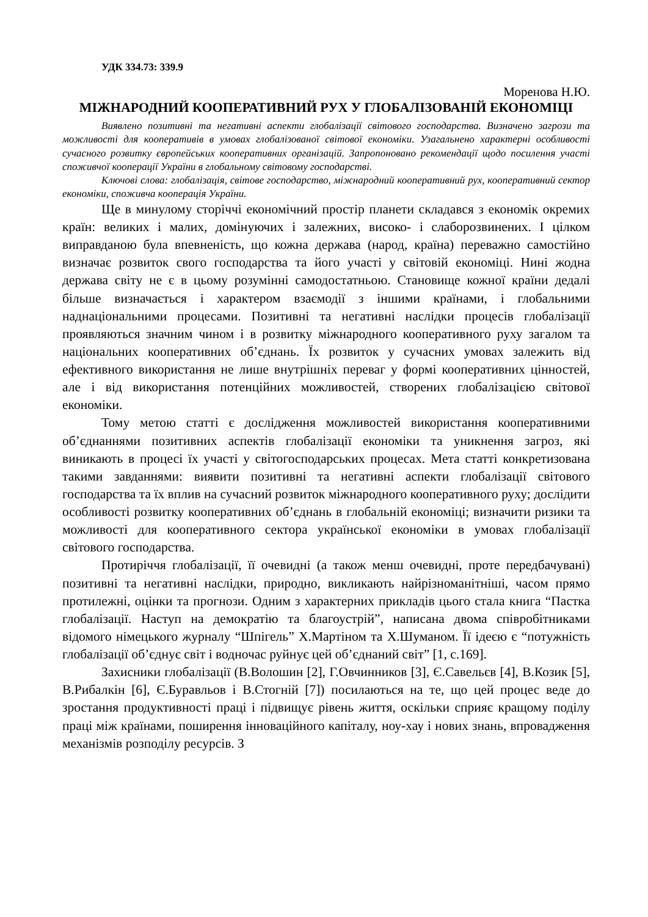УДК 334.73: 339.9
Моренова Н.Ю.
МІЖНАРОДНИЙ КООПЕРАТИВНИЙ РУХ У ГЛОБАЛІЗОВАНІЙ ЕКОНОМІЦІ
Виявлено позитивні та негативні аспекти глобалізації світового господарства. Визначено загрози та можливості для кооперативів в умовах глобалізованої світової економіки. Узагальнено характерні особливості сучасного розвитку європейських кооперативних організацій. Запропоновано рекомендації щодо посилення участі споживчої кооперації України в глобальному світовому господарстві.
Ключові слова: глобалізація, світове господарство, міжнародний кооперативний рух, кооперативний сектор економіки, споживча кооперація України.
Ще в минулому сторіччі економічний простір планети складався з економік окремих країн: великих і малих, домінуючих і залежних, високо- і слаборозвинених. І цілком виправданою була впевненість, що кожна держава (народ, країна) переважно самостійно визначає розвиток свого господарства та його участі у світовій економіці. Нині жодна держава світу не є в цьому розумінні самодостатньою. Становище кожної країни дедалі більше визначається і характером взаємодії з іншими країнами, і глобальними наднаціональними процесами. Позитивні та негативні наслідки процесів глобалізації проявляються значним чином і в розвитку міжнародного кооперативного руху загалом та національних кооперативних об’єднань. Їх розвиток у сучасних умовах залежить від ефективного використання не лише внутрішніх переваг у формі кооперативних цінностей, але і від використання потенційних можливостей, створених глобалізацією світової економіки.
Тому метою статті є дослідження можливостей використання кооперативними об’єднаннями позитивних аспектів глобалізації економіки та уникнення загроз, які виникають в процесі їх участі у світогосподарських процесах. Мета статті конкретизована такими завданнями: виявити позитивні та негативні аспекти глобалізації світового господарства та їх вплив на сучасний розвиток міжнародного кооперативного руху; дослідити особливості розвитку кооперативних об’єднань в глобальній економіці; визначити ризики та можливості для кооперативного сектора української економіки в умовах глобалізації світового господарства.
Протиріччя глобалізації, її очевидні (а також менш очевидні, проте передбачувані) позитивні та негативні наслідки, природно, викликають найрізноманітніші, часом прямо протилежні, оцінки та прогнози. Одним з характерних прикладів цього стала книга “Пастка глобалізації. Наступ на демократію та благоустрій”, написана двома співробітниками відомого німецького журналу “Шпігель” Х.Мартіном та Х.Шуманом. Її ідеєю є “потужність глобалізації об’єднує світ і водночас руйнує цей об’єднаний світ” [1, с.169].
Захисники глобалізації (В.Волошин [2], Г.Овчинников [3], Є.Савельєв [4], В.Козик [5], В.Рибалкін [6], Є.Буравльов і В.Стогній [7]) посилаються на те, що цей процес веде до зростання продуктивності праці і підвищує рівень життя, оскільки сприяє кращому поділу праці між країнами, поширення інноваційного капіталу, ноу-хау і нових знань, впровадження механізмів розподілу ресурсів. З